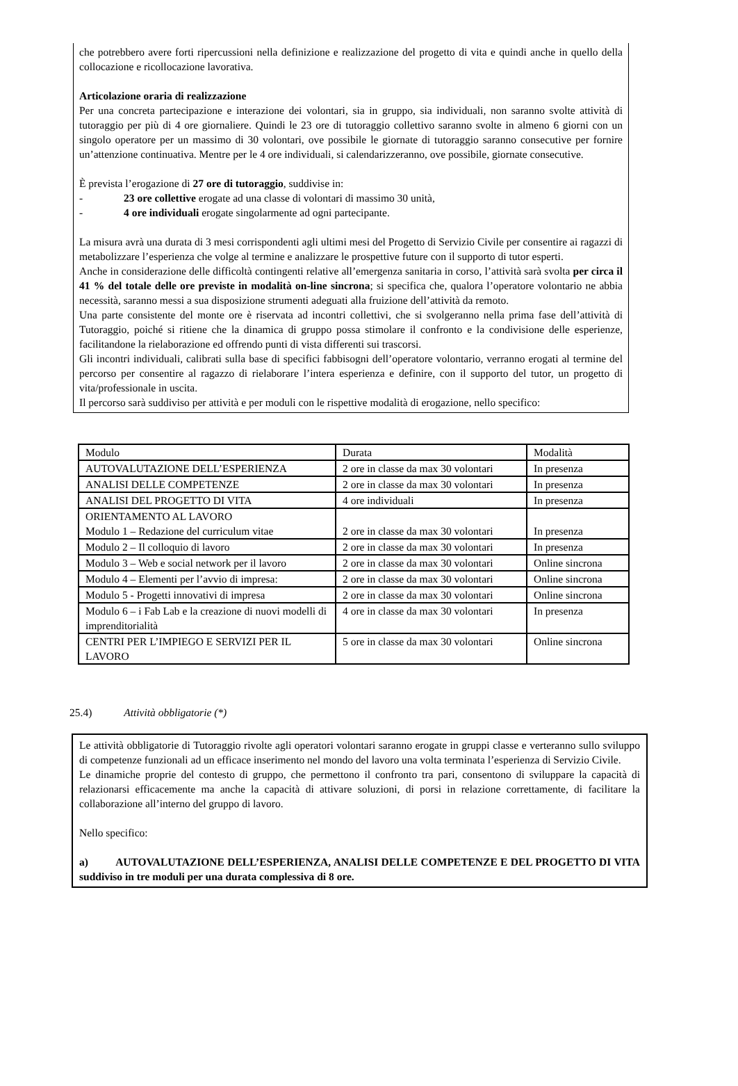che potrebbero avere forti ripercussioni nella definizione e realizzazione del progetto di vita e quindi anche in quello della collocazione e ricollocazione lavorativa.
Articolazione oraria di realizzazione
Per una concreta partecipazione e interazione dei volontari, sia in gruppo, sia individuali, non saranno svolte attività di tutoraggio per più di 4 ore giornaliere. Quindi le 23 ore di tutoraggio collettivo saranno svolte in almeno 6 giorni con un singolo operatore per un massimo di 30 volontari, ove possibile le giornate di tutoraggio saranno consecutive per fornire un’attenzione continuativa. Mentre per le 4 ore individuali, si calendarizzeranno, ove possibile, giornate consecutive.
È prevista l’erogazione di 27 ore di tutoraggio, suddivise in:
- 23 ore collettive erogate ad una classe di volontari di massimo 30 unità,
- 4 ore individuali erogate singolarmente ad ogni partecipante.
La misura avrà una durata di 3 mesi corrispondenti agli ultimi mesi del Progetto di Servizio Civile per consentire ai ragazzi di metabolizzare l’esperienza che volge al termine e analizzare le prospettive future con il supporto di tutor esperti.
Anche in considerazione delle difficoltà contingenti relative all’emergenza sanitaria in corso, l’attività sarà svolta per circa il 41 % del totale delle ore previste in modalità on-line sincrona; si specifica che, qualora l’operatore volontario ne abbia necessità, saranno messi a sua disposizione strumenti adeguati alla fruizione dell’attività da remoto.
Una parte consistente del monte ore è riservata ad incontri collettivi, che si svolgeranno nella prima fase dell’attività di Tutoraggio, poiché si ritiene che la dinamica di gruppo possa stimolare il confronto e la condivisione delle esperienze, facilitandone la rielaborazione ed offrendo punti di vista differenti sui trascorsi.
Gli incontri individuali, calibrati sulla base di specifici fabbisogni dell’operatore volontario, verranno erogati al termine del percorso per consentire al ragazzo di rielaborare l’intera esperienza e definire, con il supporto del tutor, un progetto di vita/professionale in uscita.
Il percorso sarà suddiviso per attività e per moduli con le rispettive modalità di erogazione, nello specifico:
| Modulo | Durata | Modalità |
| AUTOVALUTAZIONE DELL’ESPERIENZA | 2 ore in classe da max 30 volontari | In presenza |
| ANALISI DELLE COMPETENZE | 2 ore in classe da max 30 volontari | In presenza |
| ANALISI DEL PROGETTO DI VITA | 4 ore individuali | In presenza |
| ORIENTAMENTO AL LAVORO Modulo 1 – Redazione del curriculum vitae | 2 ore in classe da max 30 volontari | In presenza |
| Modulo 2 – Il colloquio di lavoro | 2 ore in classe da max 30 volontari | In presenza |
| Modulo 3 – Web e social network per il lavoro | 2 ore in classe da max 30 volontari | Online sincrona |
| Modulo 4 – Elementi per l’avvio di impresa: | 2 ore in classe da max 30 volontari | Online sincrona |
| Modulo 5 - Progetti innovativi di impresa | 2 ore in classe da max 30 volontari | Online sincrona |
| Modulo 6 – i Fab Lab e la creazione di nuovi modelli di imprenditorialità | 4 ore in classe da max 30 volontari | In presenza |
| CENTRI PER L’IMPIEGO E SERVIZI PER IL LAVORO | 5 ore in classe da max 30 volontari | Online sincrona |
25.4) Attività obbligatorie (*)
Le attività obbligatorie di Tutoraggio rivolte agli operatori volontari saranno erogate in gruppi classe e verteranno sullo sviluppo di competenze funzionali ad un efficace inserimento nel mondo del lavoro una volta terminata l’esperienza di Servizio Civile.
Le dinamiche proprie del contesto di gruppo, che permettono il confronto tra pari, consentono di sviluppare la capacità di relazionarsi efficacemente ma anche la capacità di attivare soluzioni, di porsi in relazione correttamente, di facilitare la collaborazione all’interno del gruppo di lavoro.
Nello specifico:
a) AUTOVALUTAZIONE DELL’ESPERIENZA, ANALISI DELLE COMPETENZE E DEL PROGETTO DI VITA suddiviso in tre moduli per una durata complessiva di 8 ore.